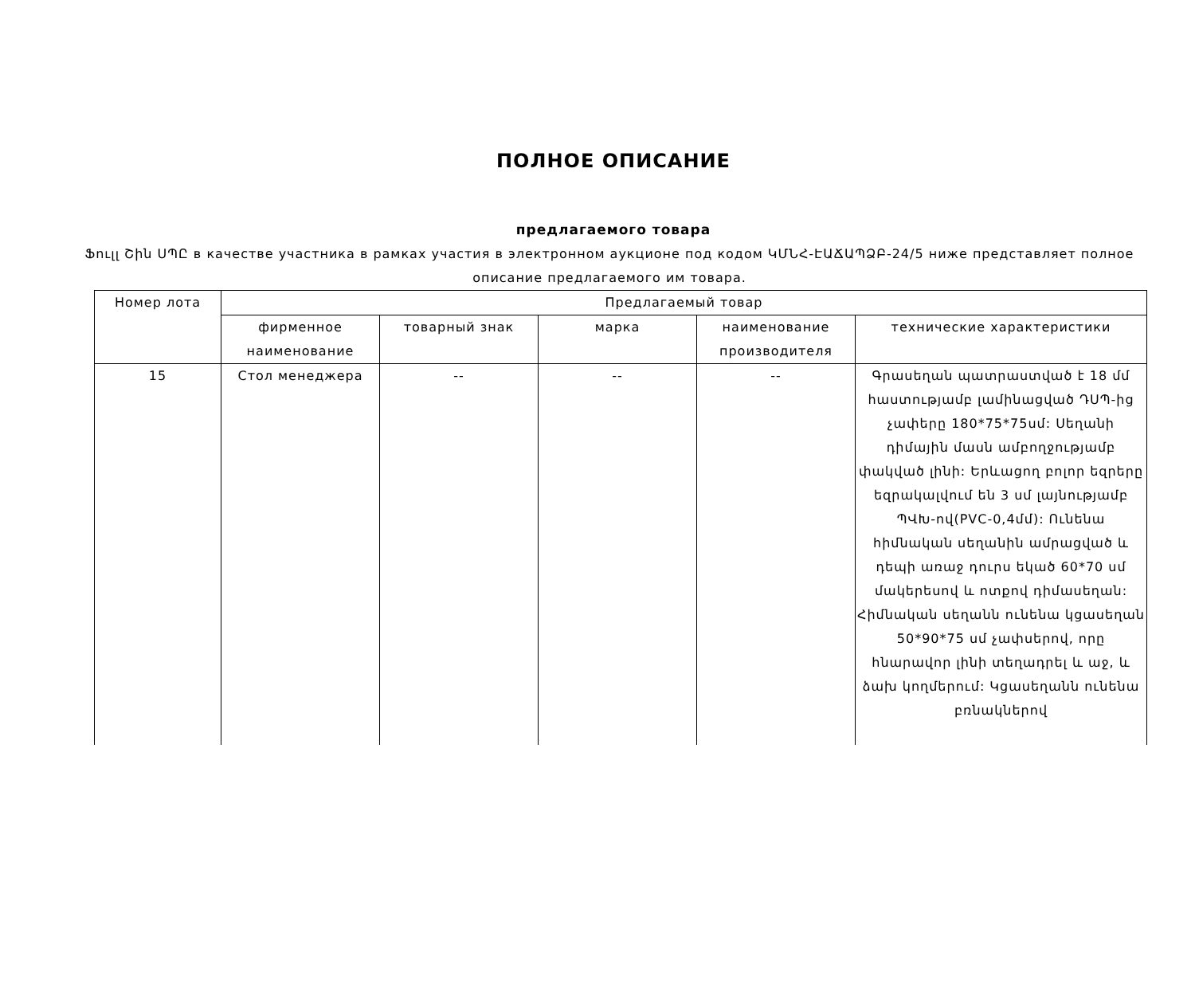ПОЛНОЕ ОПИСАНИЕ
предлагаемого товара
Ֆուլլ Շին ՍՊԸ в качестве участника в рамках участия в электронном аукционе под кодом ԿՄՆՀ-ԷԱՃԱՊՁԲ-24/5 ниже представляет полное описание предлагаемого им товара.
| Номер лота | Предлагаемый товар | | | | |
| --- | --- | --- | --- | --- | --- |
| | фирменное наименование | товарный знак | марка | наименование производителя | технические характеристики |
| 15 | Стол менеджера | -- | -- | -- | Գրասեղան պատրաստված է 18 մմ հաստությամբ լամինացված ԴՍՊ-ից չափերը 180*75*75սմ: Սեղանի դիմային մասն ամբողջությամբ փակված լինի: Երևացող բոլոր եզրերը եզրակալվում են 3 սմ լայնությամբ ՊՎԽ-ով(PVC-0,4մմ): Ունենա հիմնական սեղանին ամրացված և դեպի առաջ դուրս եկած 60*70 սմ մակերեսով և ոտքով դիմասեղան: Հիմնական սեղանն ունենա կցասեղան 50*90*75 սմ չափսերով, որը հնարավոր լինի տեղադրել և աջ, և ձախ կողմերում: Կցասեղանն ունենա բռնակներով |